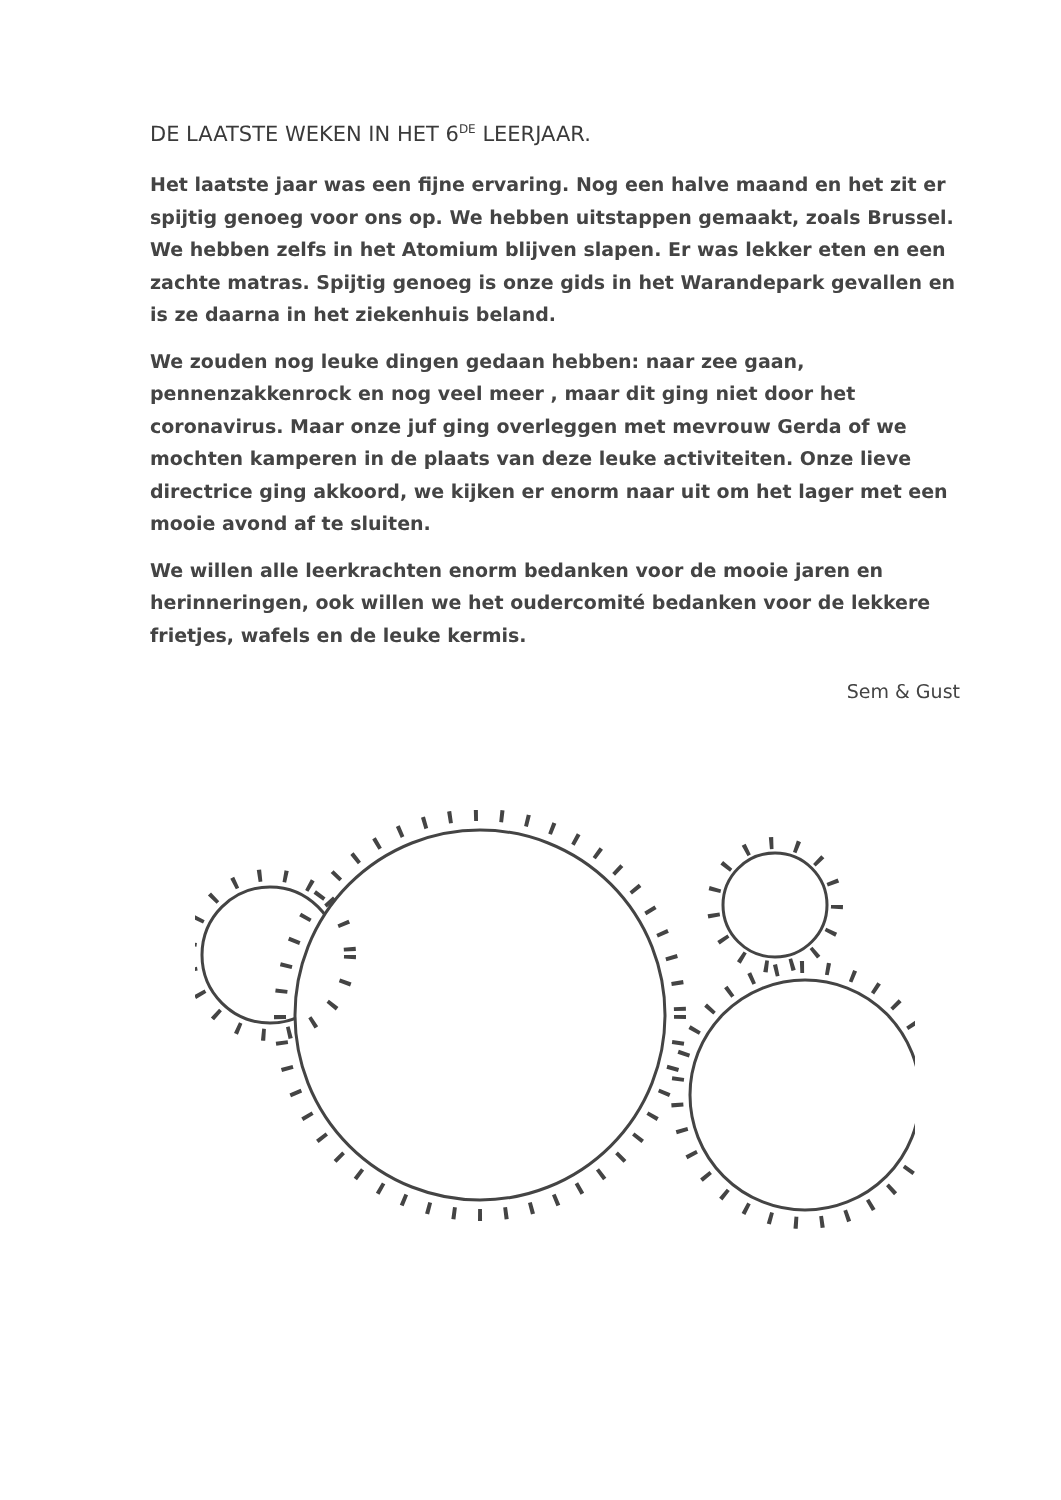DE LAATSTE WEKEN IN HET 6<sup>DE</sup> LEERJAAR.
Het laatste jaar was een fijne ervaring. Nog een halve maand en het zit er spijtig genoeg voor ons op. We hebben uitstappen gemaakt, zoals Brussel. We hebben zelfs in het Atomium blijven slapen. Er was lekker eten en een zachte matras. Spijtig genoeg is onze gids in het Warandepark gevallen en is ze daarna in het ziekenhuis beland.
We zouden nog leuke dingen gedaan hebben: naar zee gaan, pennenzakkenrock en nog veel meer , maar dit ging niet door het coronavirus. Maar onze juf ging overleggen met mevrouw Gerda of we mochten kamperen in de plaats van deze leuke activiteiten. Onze lieve directrice ging akkoord, we kijken er enorm naar uit om het lager met een mooie avond af te sluiten.
We willen alle leerkrachten enorm bedanken voor de mooie jaren en herinneringen, ook willen we het oudercomité bedanken voor de lekkere frietjes, wafels en de leuke kermis.
Sem & Gust